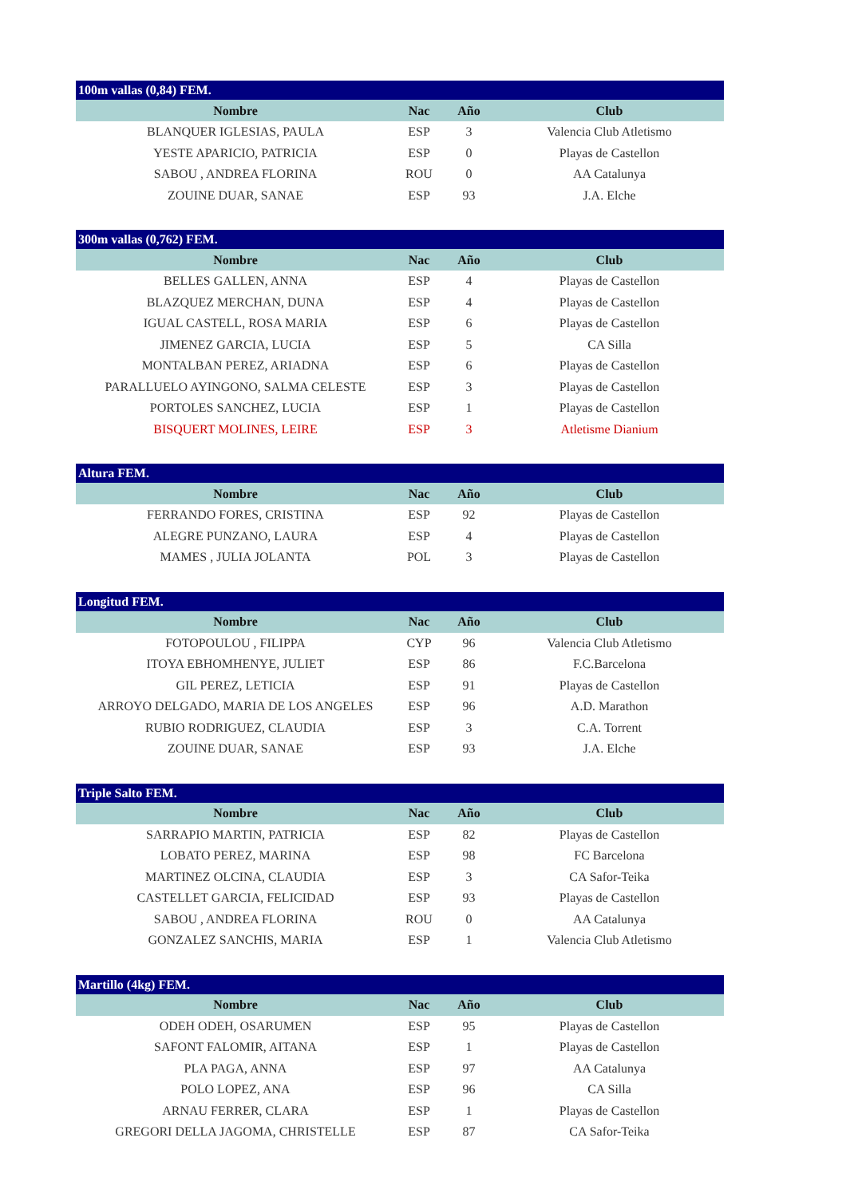| 100m vallas (0,84) FEM. | | | |
| --- | --- | --- | --- |
| Nombre | Nac | Año | Club |
| BLANQUER IGLESIAS, PAULA | ESP | 3 | Valencia Club Atletismo |
| YESTE APARICIO, PATRICIA | ESP | 0 | Playas de Castellon |
| SABOU , ANDREA FLORINA | ROU | 0 | AA Catalunya |
| ZOUINE DUAR, SANAE | ESP | 93 | J.A. Elche |
| 300m vallas (0,762) FEM. | | | |
| --- | --- | --- | --- |
| Nombre | Nac | Año | Club |
| BELLES GALLEN, ANNA | ESP | 4 | Playas de Castellon |
| BLAZQUEZ MERCHAN, DUNA | ESP | 4 | Playas de Castellon |
| IGUAL CASTELL, ROSA MARIA | ESP | 6 | Playas de Castellon |
| JIMENEZ GARCIA, LUCIA | ESP | 5 | CA Silla |
| MONTALBAN PEREZ, ARIADNA | ESP | 6 | Playas de Castellon |
| PARALLUELO AYINGONO, SALMA CELESTE | ESP | 3 | Playas de Castellon |
| PORTOLES SANCHEZ, LUCIA | ESP | 1 | Playas de Castellon |
| BISQUERT MOLINES, LEIRE | ESP | 3 | Atletisme Dianium |
| Altura FEM. | | | |
| --- | --- | --- | --- |
| Nombre | Nac | Año | Club |
| FERRANDO FORES, CRISTINA | ESP | 92 | Playas de Castellon |
| ALEGRE PUNZANO, LAURA | ESP | 4 | Playas de Castellon |
| MAMES , JULIA JOLANTA | POL | 3 | Playas de Castellon |
| Longitud FEM. | | | |
| --- | --- | --- | --- |
| Nombre | Nac | Año | Club |
| FOTOPOULOU , FILIPPA | CYP | 96 | Valencia Club Atletismo |
| ITOYA EBHOMHENYE, JULIET | ESP | 86 | F.C.Barcelona |
| GIL PEREZ, LETICIA | ESP | 91 | Playas de Castellon |
| ARROYO DELGADO, MARIA DE LOS ANGELES | ESP | 96 | A.D. Marathon |
| RUBIO RODRIGUEZ, CLAUDIA | ESP | 3 | C.A. Torrent |
| ZOUINE DUAR, SANAE | ESP | 93 | J.A. Elche |
| Triple Salto FEM. | | | |
| --- | --- | --- | --- |
| Nombre | Nac | Año | Club |
| SARRAPIO MARTIN, PATRICIA | ESP | 82 | Playas de Castellon |
| LOBATO PEREZ, MARINA | ESP | 98 | FC Barcelona |
| MARTINEZ OLCINA, CLAUDIA | ESP | 3 | CA Safor-Teika |
| CASTELLET GARCIA, FELICIDAD | ESP | 93 | Playas de Castellon |
| SABOU , ANDREA FLORINA | ROU | 0 | AA Catalunya |
| GONZALEZ SANCHIS, MARIA | ESP | 1 | Valencia Club Atletismo |
| Martillo (4kg) FEM. | | | |
| --- | --- | --- | --- |
| Nombre | Nac | Año | Club |
| ODEH ODEH, OSARUMEN | ESP | 95 | Playas de Castellon |
| SAFONT FALOMIR, AITANA | ESP | 1 | Playas de Castellon |
| PLA PAGA, ANNA | ESP | 97 | AA Catalunya |
| POLO LOPEZ, ANA | ESP | 96 | CA Silla |
| ARNAU FERRER, CLARA | ESP | 1 | Playas de Castellon |
| GREGORI DELLA JAGOMA, CHRISTELLE | ESP | 87 | CA Safor-Teika |